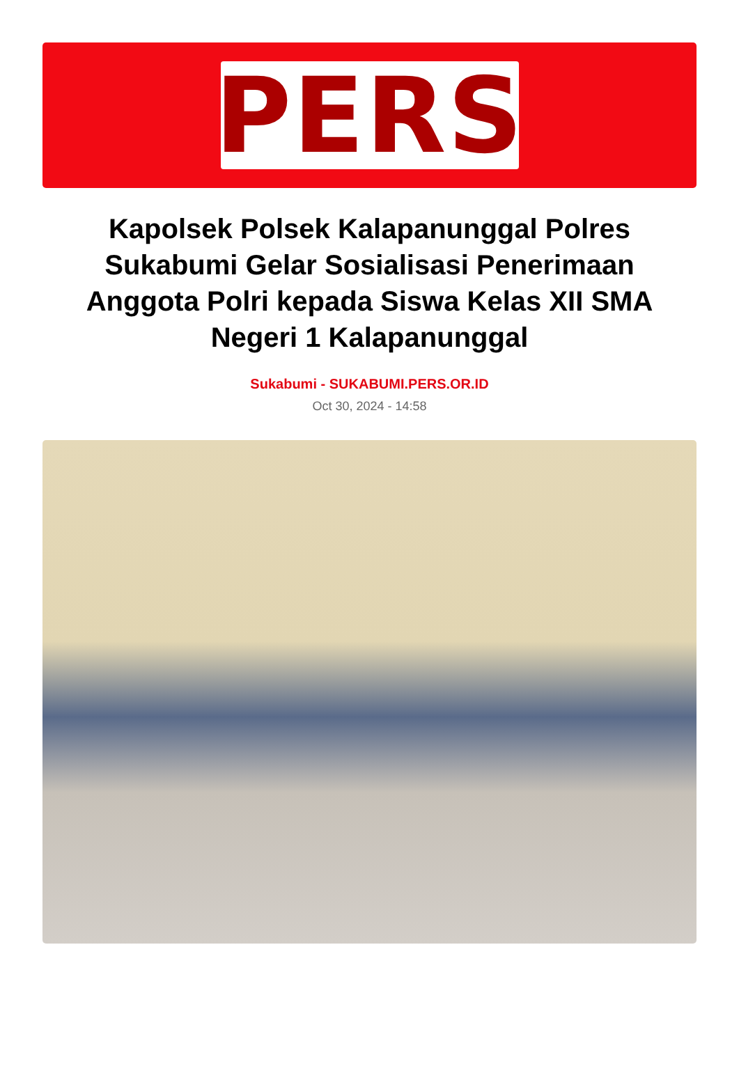PERS
Kapolsek Polsek Kalapanunggal Polres Sukabumi Gelar Sosialisasi Penerimaan Anggota Polri kepada Siswa Kelas XII SMA Negeri 1 Kalapanunggal
Sukabumi - SUKABUMI.PERS.OR.ID
Oct 30, 2024 - 14:58